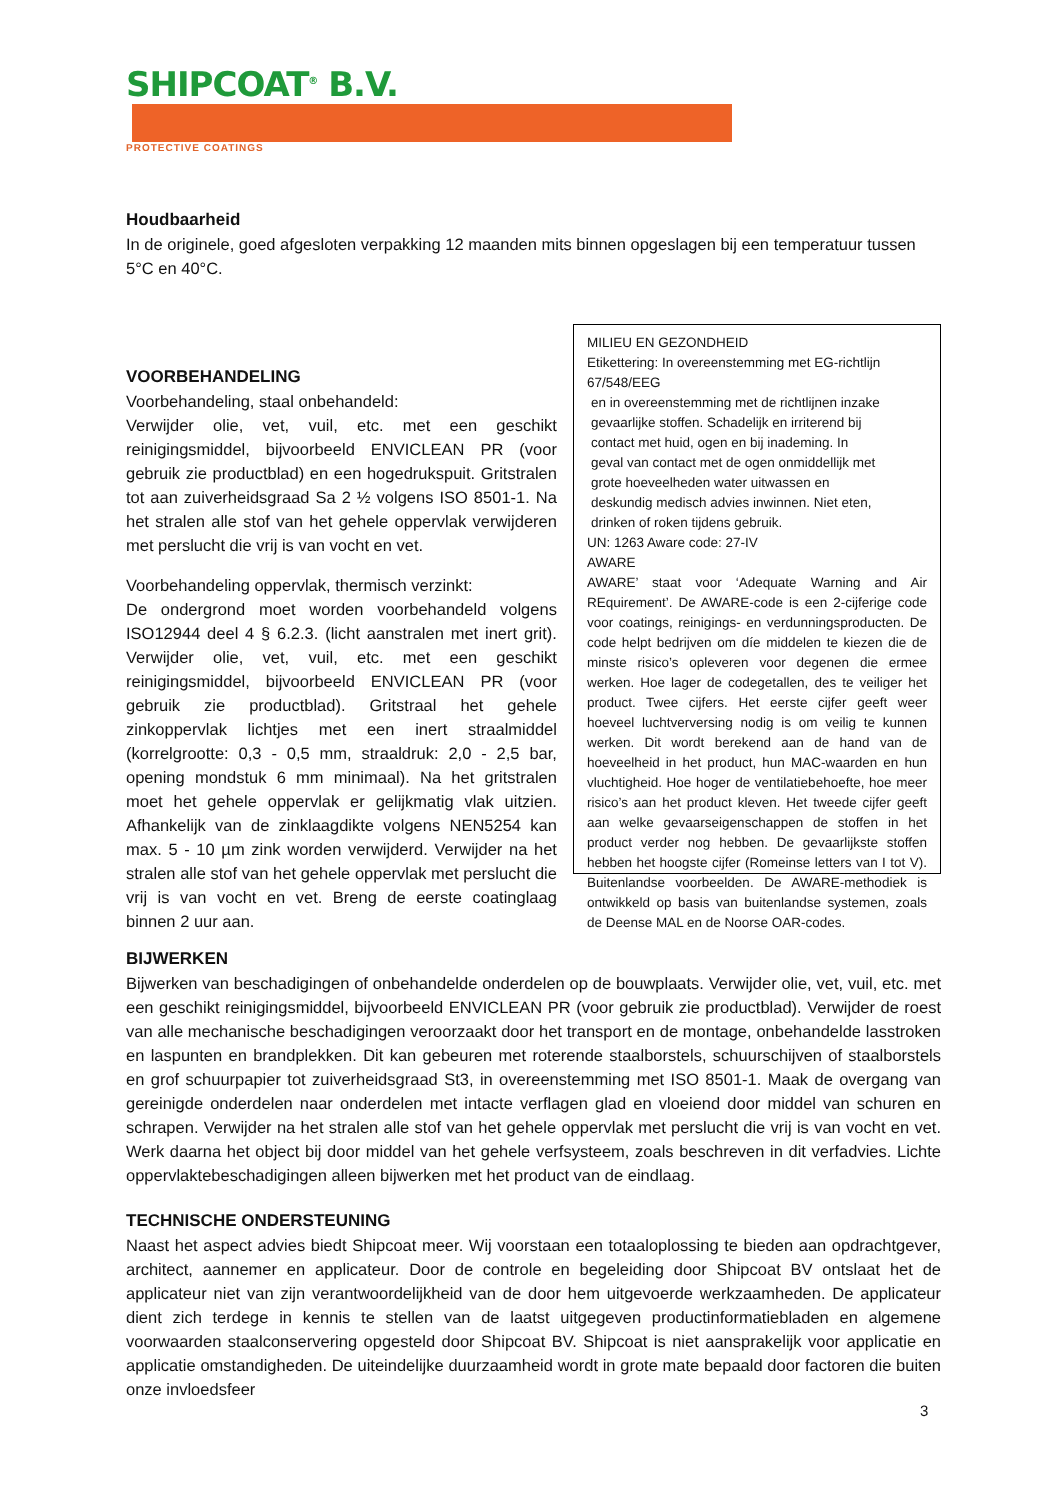SHIPCOAT<sup>®</sup> B.V.
PROTECTIVE COATINGS
Houdbaarheid
In de originele, goed afgesloten verpakking 12 maanden mits binnen opgeslagen bij een temperatuur tussen 5°C en 40°C.
VOORBEHANDELING
Voorbehandeling, staal onbehandeld:
Verwijder olie, vet, vuil, etc. met een geschikt reinigingsmiddel, bijvoorbeeld ENVICLEAN PR (voor gebruik zie productblad) en een hogedrukspuit. Gritstralen tot aan zuiverheidsgraad Sa 2 ½ volgens ISO 8501-1. Na het stralen alle stof van het gehele oppervlak verwijderen met perslucht die vrij is van vocht en vet.
Voorbehandeling oppervlak, thermisch verzinkt:
De ondergrond moet worden voorbehandeld volgens ISO12944 deel 4 § 6.2.3. (licht aanstralen met inert grit). Verwijder olie, vet, vuil, etc. met een geschikt reinigingsmiddel, bijvoorbeeld ENVICLEAN PR (voor gebruik zie productblad). Gritstraal het gehele zinkoppervlak lichtjes met een inert straalmiddel (korrelgrootte: 0,3 - 0,5 mm, straaldruk: 2,0 - 2,5 bar, opening mondstuk 6 mm minimaal). Na het gritstralen moet het gehele oppervlak er gelijkmatig vlak uitzien. Afhankelijk van de zinklaagdikte volgens NEN5254 kan max. 5 - 10 µm zink worden verwijderd. Verwijder na het stralen alle stof van het gehele oppervlak met perslucht die vrij is van vocht en vet. Breng de eerste coatinglaag binnen 2 uur aan.
MILIEU EN GEZONDHEID
Etikettering: In overeenstemming met EG-richtlijn 67/548/EEG
en in overeenstemming met de richtlijnen inzake gevaarlijke stoffen. Schadelijk en irriterend bij contact met huid, ogen en bij inademing. In geval van contact met de ogen onmiddellijk met grote hoeveelheden water uitwassen en deskundig medisch advies inwinnen. Niet eten, drinken of roken tijdens gebruik.
UN: 1263 Aware code: 27-IV
AWARE
AWARE’ staat voor ‘Adequate Warning and Air REquirement’. De AWARE-code is een 2-cijferige code voor coatings, reinigings- en verdunningsproducten. De code helpt bedrijven om díe middelen te kiezen die de minste risico’s opleveren voor degenen die ermee werken. Hoe lager de codegetallen, des te veiliger het product. Twee cijfers. Het eerste cijfer geeft weer hoeveel luchtverversing nodig is om veilig te kunnen werken. Dit wordt berekend aan de hand van de hoeveelheid in het product, hun MAC-waarden en hun vluchtigheid. Hoe hoger de ventilatiebehoefte, hoe meer risico’s aan het product kleven. Het tweede cijfer geeft aan welke gevaarseigenschappen de stoffen in het product verder nog hebben. De gevaarlijkste stoffen hebben het hoogste cijfer (Romeinse letters van I tot V). Buitenlandse voorbeelden. De AWARE-methodiek is ontwikkeld op basis van buitenlandse systemen, zoals de Deense MAL en de Noorse OAR-codes.
BIJWERKEN
Bijwerken van beschadigingen of onbehandelde onderdelen op de bouwplaats. Verwijder olie, vet, vuil, etc. met een geschikt reinigingsmiddel, bijvoorbeeld ENVICLEAN PR (voor gebruik zie productblad). Verwijder de roest van alle mechanische beschadigingen veroorzaakt door het transport en de montage, onbehandelde lasstroken en laspunten en brandplekken. Dit kan gebeuren met roterende staalborstels, schuurschijven of staalborstels en grof schuurpapier tot zuiverheidsgraad St3, in overeenstemming met ISO 8501-1. Maak de overgang van gereinigde onderdelen naar onderdelen met intacte verflagen glad en vloeiend door middel van schuren en schrapen. Verwijder na het stralen alle stof van het gehele oppervlak met perslucht die vrij is van vocht en vet. Werk daarna het object bij door middel van het gehele verfsysteem, zoals beschreven in dit verfadvies. Lichte oppervlaktebeschadigingen alleen bijwerken met het product van de eindlaag.
TECHNISCHE ONDERSTEUNING
Naast het aspect advies biedt Shipcoat meer. Wij voorstaan een totaaloplossing te bieden aan opdrachtgever, architect, aannemer en applicateur. Door de controle en begeleiding door Shipcoat BV ontslaat het de applicateur niet van zijn verantwoordelijkheid van de door hem uitgevoerde werkzaamheden. De applicateur dient zich terdege in kennis te stellen van de laatst uitgegeven productinformatiebladen en algemene voorwaarden staalconservering opgesteld door Shipcoat BV. Shipcoat is niet aansprakelijk voor applicatie en applicatie omstandigheden. De uiteindelijke duurzaamheid wordt in grote mate bepaald door factoren die buiten onze invloedsfeer
3